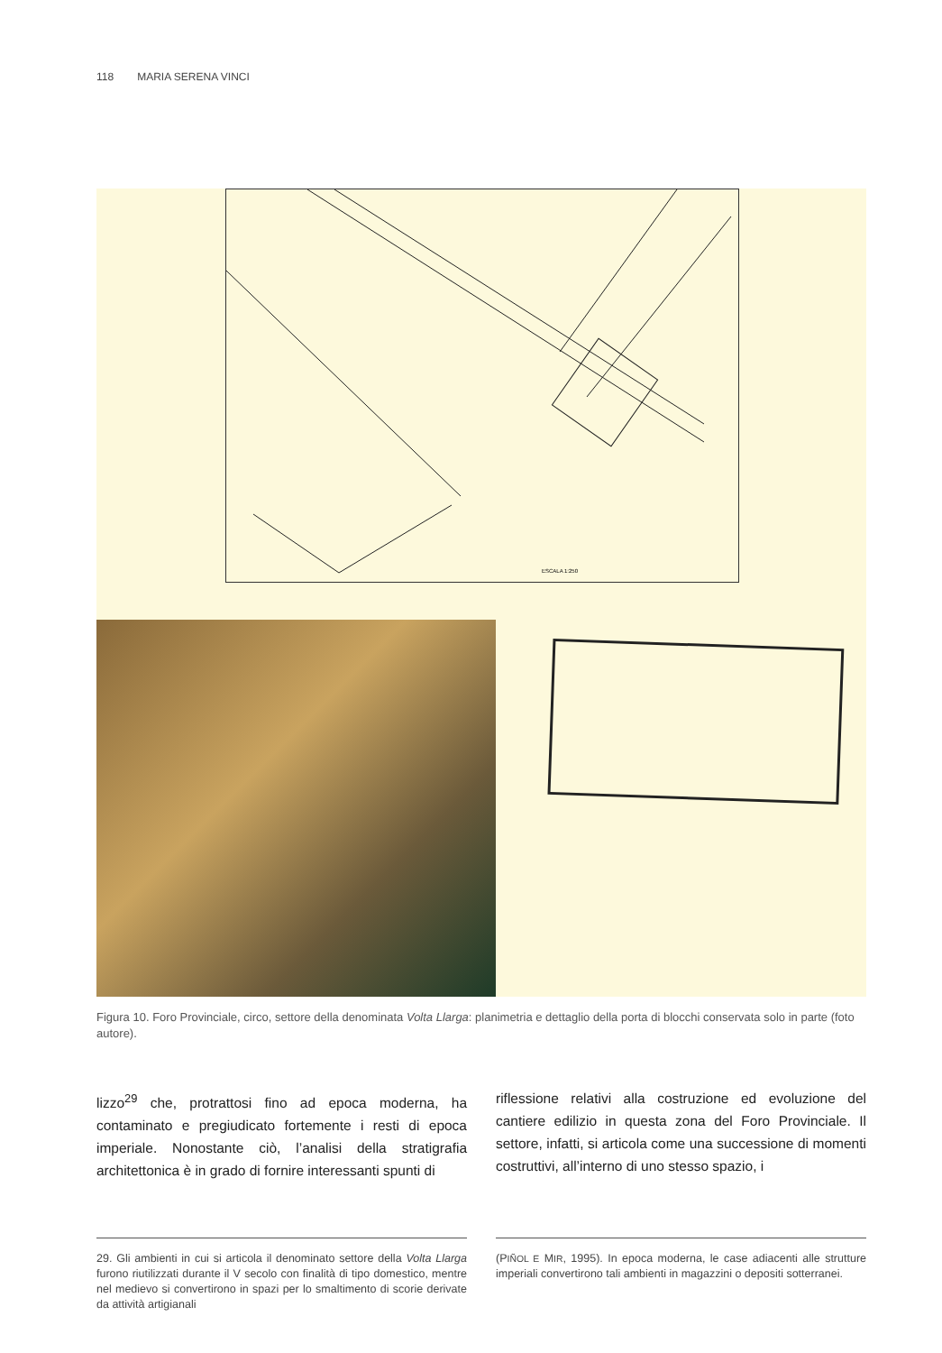118 MARIA SERENA VINCI
ESCALA 1:250
Figura 10. Foro Provinciale, circo, settore della denominata Volta Llarga: planimetria e dettaglio della porta di blocchi conservata solo in parte (foto autore).
lizzo<sup>29</sup> che, protrattosi fino ad epoca moderna, ha contaminato e pregiudicato fortemente i resti di epoca imperiale. Nonostante ciò, l’analisi della stratigrafia architettonica è in grado di fornire interessanti spunti di
riflessione relativi alla costruzione ed evoluzione del cantiere edilizio in questa zona del Foro Provinciale. Il settore, infatti, si articola come una successione di momenti costruttivi, all’interno di uno stesso spazio, i
29. Gli ambienti in cui si articola il denominato settore della Volta Llarga furono riutilizzati durante il V secolo con finalità di tipo domestico, mentre nel medievo si convertirono in spazi per lo smaltimento di scorie derivate da attività artigianali
(PIÑOL E MIR, 1995). In epoca moderna, le case adiacenti alle strutture imperiali convertirono tali ambienti in magazzini o depositi sotterranei.